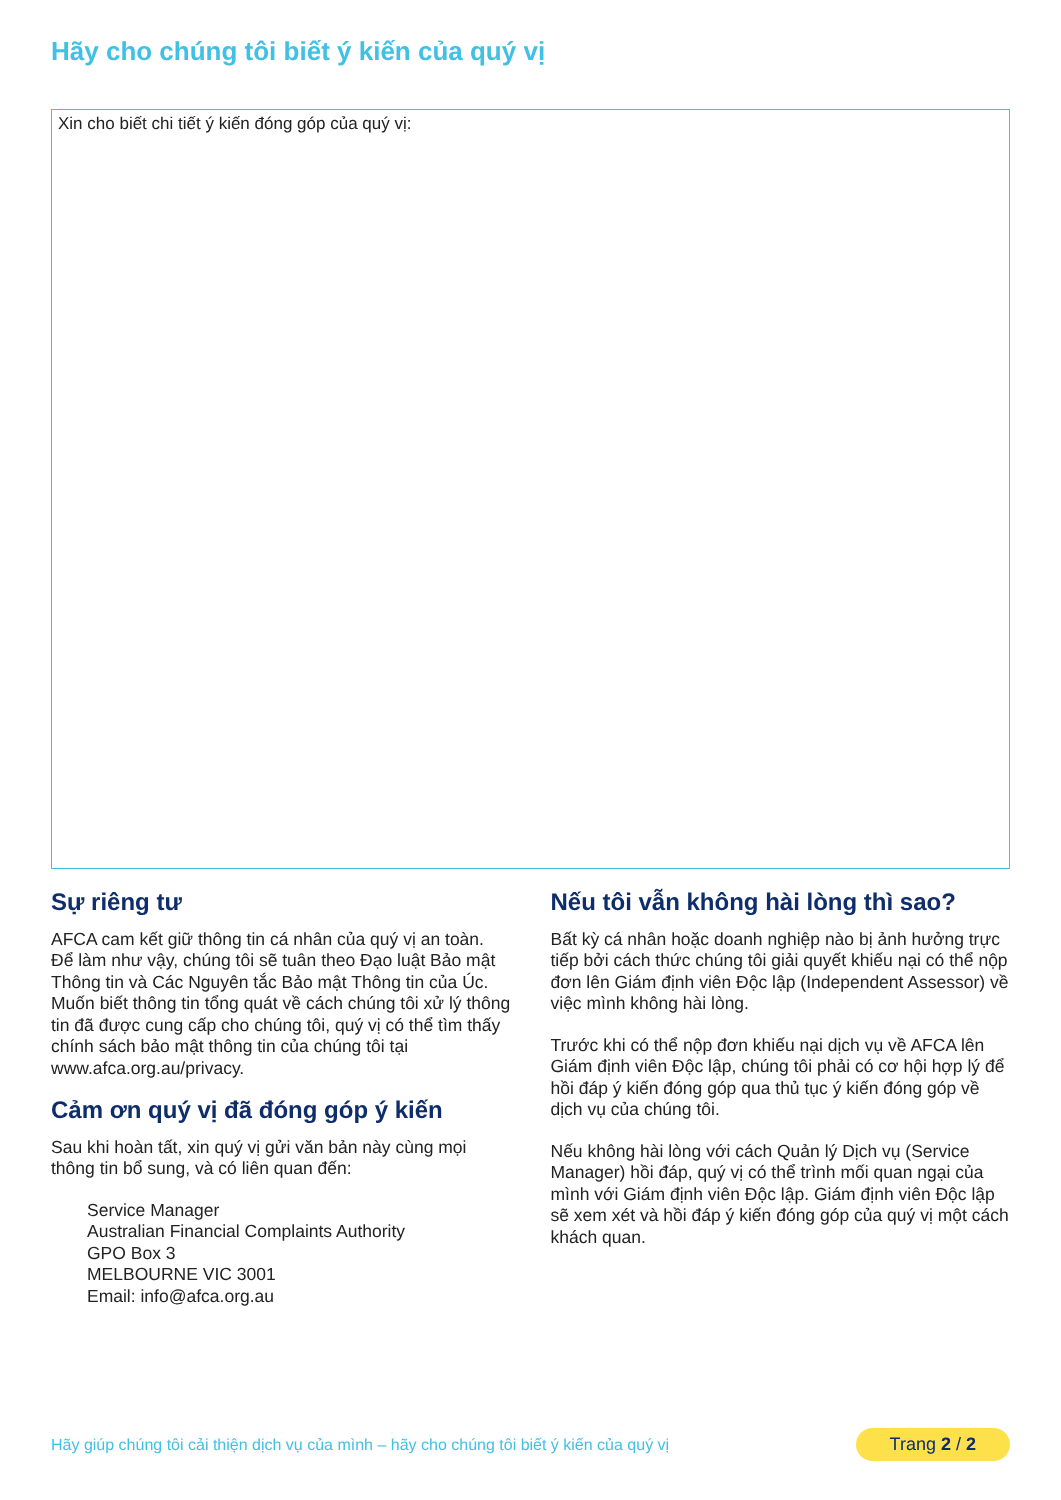Hãy cho chúng tôi biết ý kiến của quý vị
Xin cho biết chi tiết ý kiến đóng góp của quý vị:
Sự riêng tư
AFCA cam kết giữ thông tin cá nhân của quý vị an toàn. Để làm như vậy, chúng tôi sẽ tuân theo Đạo luật Bảo mật Thông tin và Các Nguyên tắc Bảo mật Thông tin của Úc. Muốn biết thông tin tổng quát về cách chúng tôi xử lý thông tin đã được cung cấp cho chúng tôi, quý vị có thể tìm thấy chính sách bảo mật thông tin của chúng tôi tại www.afca.org.au/privacy.
Cảm ơn quý vị đã đóng góp ý kiến
Sau khi hoàn tất, xin quý vị gửi văn bản này cùng mọi thông tin bổ sung, và có liên quan đến:
Service Manager
Australian Financial Complaints Authority
GPO Box 3
MELBOURNE VIC 3001
Email: info@afca.org.au
Nếu tôi vẫn không hài lòng thì sao?
Bất kỳ cá nhân hoặc doanh nghiệp nào bị ảnh hưởng trực tiếp bởi cách thức chúng tôi giải quyết khiếu nại có thể nộp đơn lên Giám định viên Độc lập (Independent Assessor) về việc mình không hài lòng.
Trước khi có thể nộp đơn khiếu nại dịch vụ về AFCA lên Giám định viên Độc lập, chúng tôi phải có cơ hội hợp lý để hồi đáp ý kiến đóng góp qua thủ tục ý kiến đóng góp về dịch vụ của chúng tôi.
Nếu không hài lòng với cách Quản lý Dịch vụ (Service Manager) hồi đáp, quý vị có thể trình mối quan ngại của mình với Giám định viên Độc lập. Giám định viên Độc lập sẽ xem xét và hồi đáp ý kiến đóng góp của quý vị một cách khách quan.
Hãy giúp chúng tôi cải thiện dịch vụ của mình – hãy cho chúng tôi biết ý kiến của quý vị Trang 2 / 2